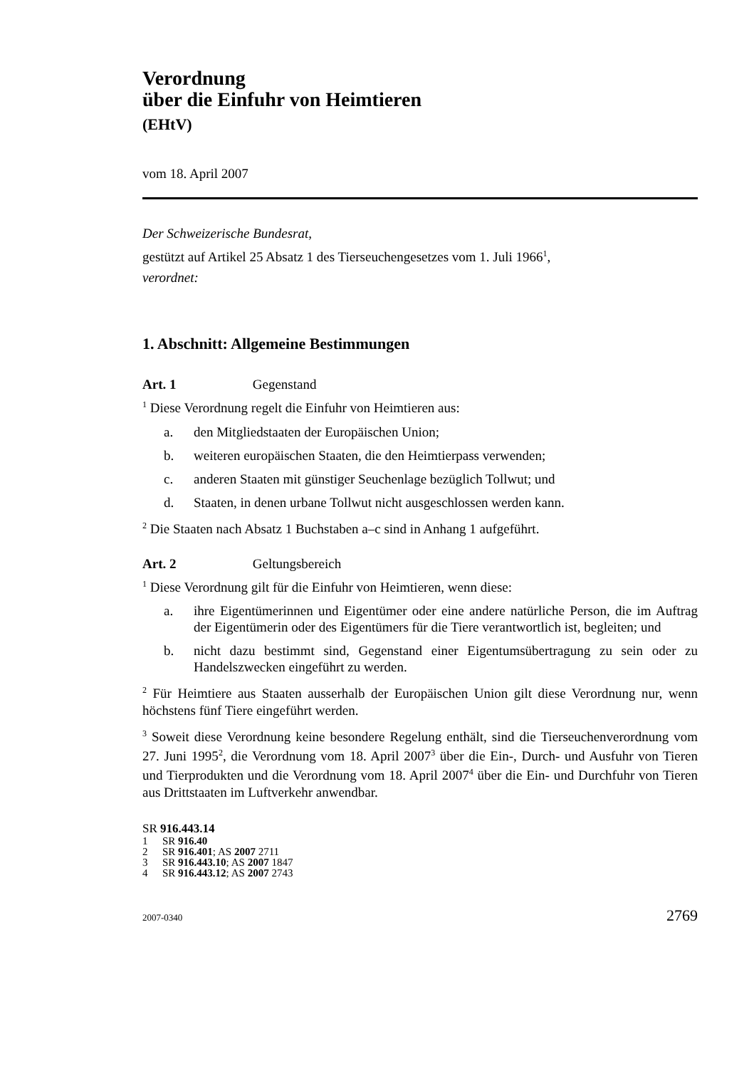Verordnung
über die Einfuhr von Heimtieren
(EHtV)
vom 18. April 2007
Der Schweizerische Bundesrat,
gestützt auf Artikel 25 Absatz 1 des Tierseuchengesetzes vom 1. Juli 1966<sup>1</sup>,
verordnet:
1. Abschnitt: Allgemeine Bestimmungen
Art. 1 Gegenstand
<sup>1</sup> Diese Verordnung regelt die Einfuhr von Heimtieren aus:
a. den Mitgliedstaaten der Europäischen Union;
b. weiteren europäischen Staaten, die den Heimtierpass verwenden;
c. anderen Staaten mit günstiger Seuchenlage bezüglich Tollwut; und
d. Staaten, in denen urbane Tollwut nicht ausgeschlossen werden kann.
<sup>2</sup> Die Staaten nach Absatz 1 Buchstaben a–c sind in Anhang 1 aufgeführt.
Art. 2 Geltungsbereich
<sup>1</sup> Diese Verordnung gilt für die Einfuhr von Heimtieren, wenn diese:
a. ihre Eigentümerinnen und Eigentümer oder eine andere natürliche Person, die im Auftrag der Eigentümerin oder des Eigentümers für die Tiere verantwortlich ist, begleiten; und
b. nicht dazu bestimmt sind, Gegenstand einer Eigentumsübertragung zu sein oder zu Handelszwecken eingeführt zu werden.
<sup>2</sup> Für Heimtiere aus Staaten ausserhalb der Europäischen Union gilt diese Verordnung nur, wenn höchstens fünf Tiere eingeführt werden.
<sup>3</sup> Soweit diese Verordnung keine besondere Regelung enthält, sind die Tierseuchenverordnung vom 27. Juni 1995<sup>2</sup>, die Verordnung vom 18. April 2007<sup>3</sup> über die Ein-, Durch- und Ausfuhr von Tieren und Tierprodukten und die Verordnung vom 18. April 2007<sup>4</sup> über die Ein- und Durchfuhr von Tieren aus Drittstaaten im Luftverkehr anwendbar.
SR 916.443.14
1 SR 916.40
2 SR 916.401; AS 2007 2711
3 SR 916.443.10; AS 2007 1847
4 SR 916.443.12; AS 2007 2743
2007-0340 2769